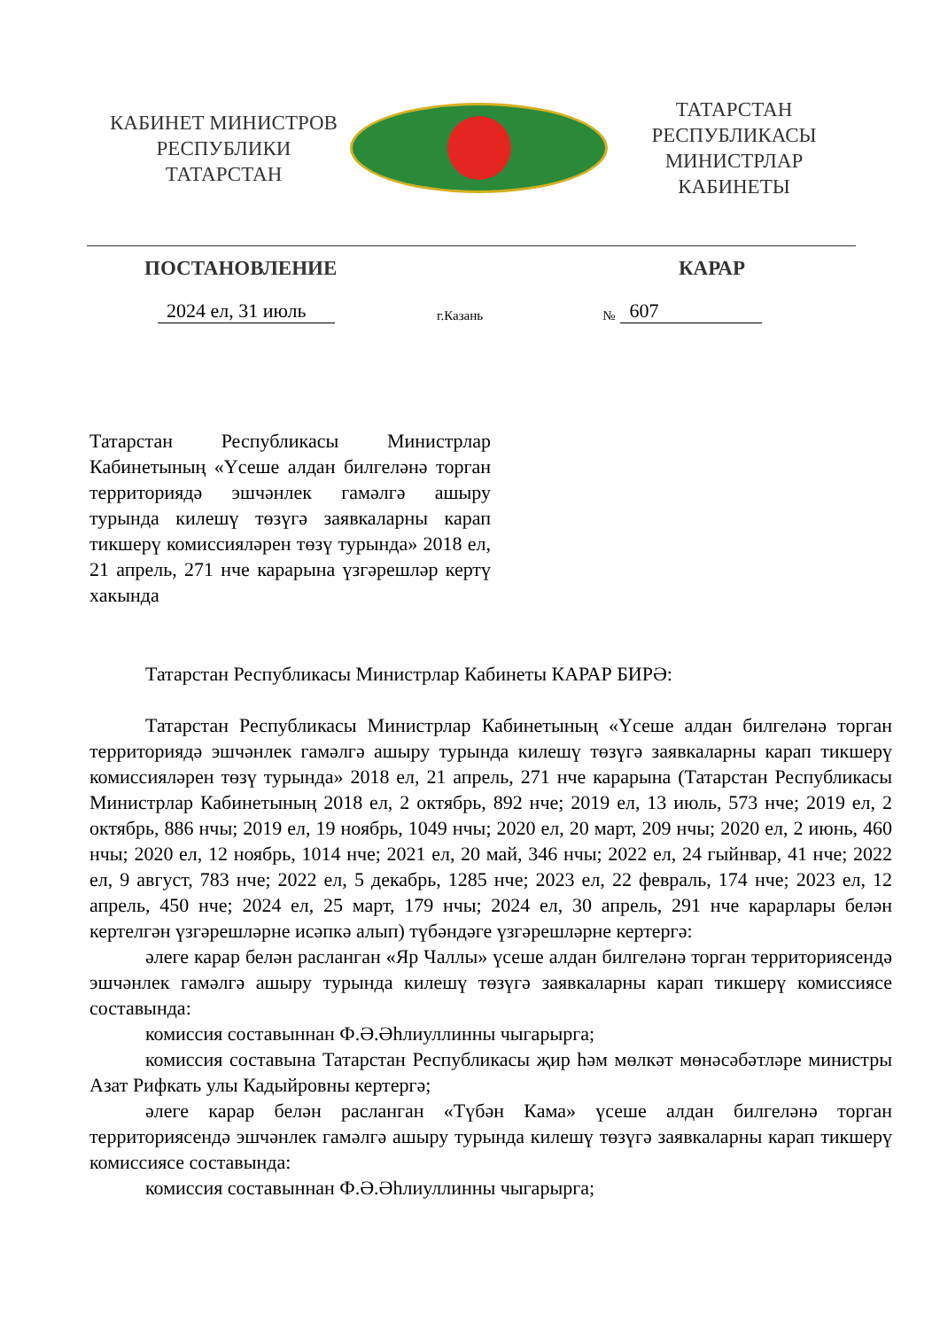КАБИНЕТ МИНИСТРОВ
РЕСПУБЛИКИ ТАТАРСТАН
ТАТАРСТАН РЕСПУБЛИКАСЫ
МИНИСТРЛАР КАБИНЕТЫ
ПОСТАНОВЛЕНИЕ КАРАР
2024 ел, 31 июль г.Казань № 607
Татарстан Республикасы Министрлар Кабинетының «Үсеше алдан билгеләнә торган территориядә эшчәнлек гамәлгә ашыру турында килешү төзүгә заявкаларны карап тикшерү комиссияләрен төзү турында» 2018 ел, 21 апрель, 271 нче карарына үзгәрешләр кертү хакында
Татарстан Республикасы Министрлар Кабинеты КАРАР БИРӘ:
Татарстан Республикасы Министрлар Кабинетының «Үсеше алдан билгеләнә торган территориядә эшчәнлек гамәлгә ашыру турында килешү төзүгә заявкаларны карап тикшерү комиссияләрен төзү турында» 2018 ел, 21 апрель, 271 нче карарына (Татарстан Республикасы Министрлар Кабинетының 2018 ел, 2 октябрь, 892 нче; 2019 ел, 13 июль, 573 нче; 2019 ел, 2 октябрь, 886 нчы; 2019 ел, 19 ноябрь, 1049 нчы; 2020 ел, 20 март, 209 нчы; 2020 ел, 2 июнь, 460 нчы; 2020 ел, 12 ноябрь, 1014 нче; 2021 ел, 20 май, 346 нчы; 2022 ел, 24 гыйнвар, 41 нче; 2022 ел, 9 август, 783 нче; 2022 ел, 5 декабрь, 1285 нче; 2023 ел, 22 февраль, 174 нче; 2023 ел, 12 апрель, 450 нче; 2024 ел, 25 март, 179 нчы; 2024 ел, 30 апрель, 291 нче карарлары белән кертелгән үзгәрешләрне исәпкә алып) түбәндәге үзгәрешләрне кертергә:
әлеге карар белән расланган «Яр Чаллы» үсеше алдан билгеләнә торган территориясендә эшчәнлек гамәлгә ашыру турында килешү төзүгә заявкаларны карап тикшерү комиссиясе составында:
комиссия составыннан Ф.Ә.Әһлиуллинны чыгарырга;
комиссия составына Татарстан Республикасы җир һәм мөлкәт мөнәсәбәтләре министры Азат Рифкать улы Кадыйровны кертергә;
әлеге карар белән расланган «Түбән Кама» үсеше алдан билгеләнә торган территориясендә эшчәнлек гамәлгә ашыру турында килешү төзүгә заявкаларны карап тикшерү комиссиясе составында:
комиссия составыннан Ф.Ә.Әһлиуллинны чыгарырга;